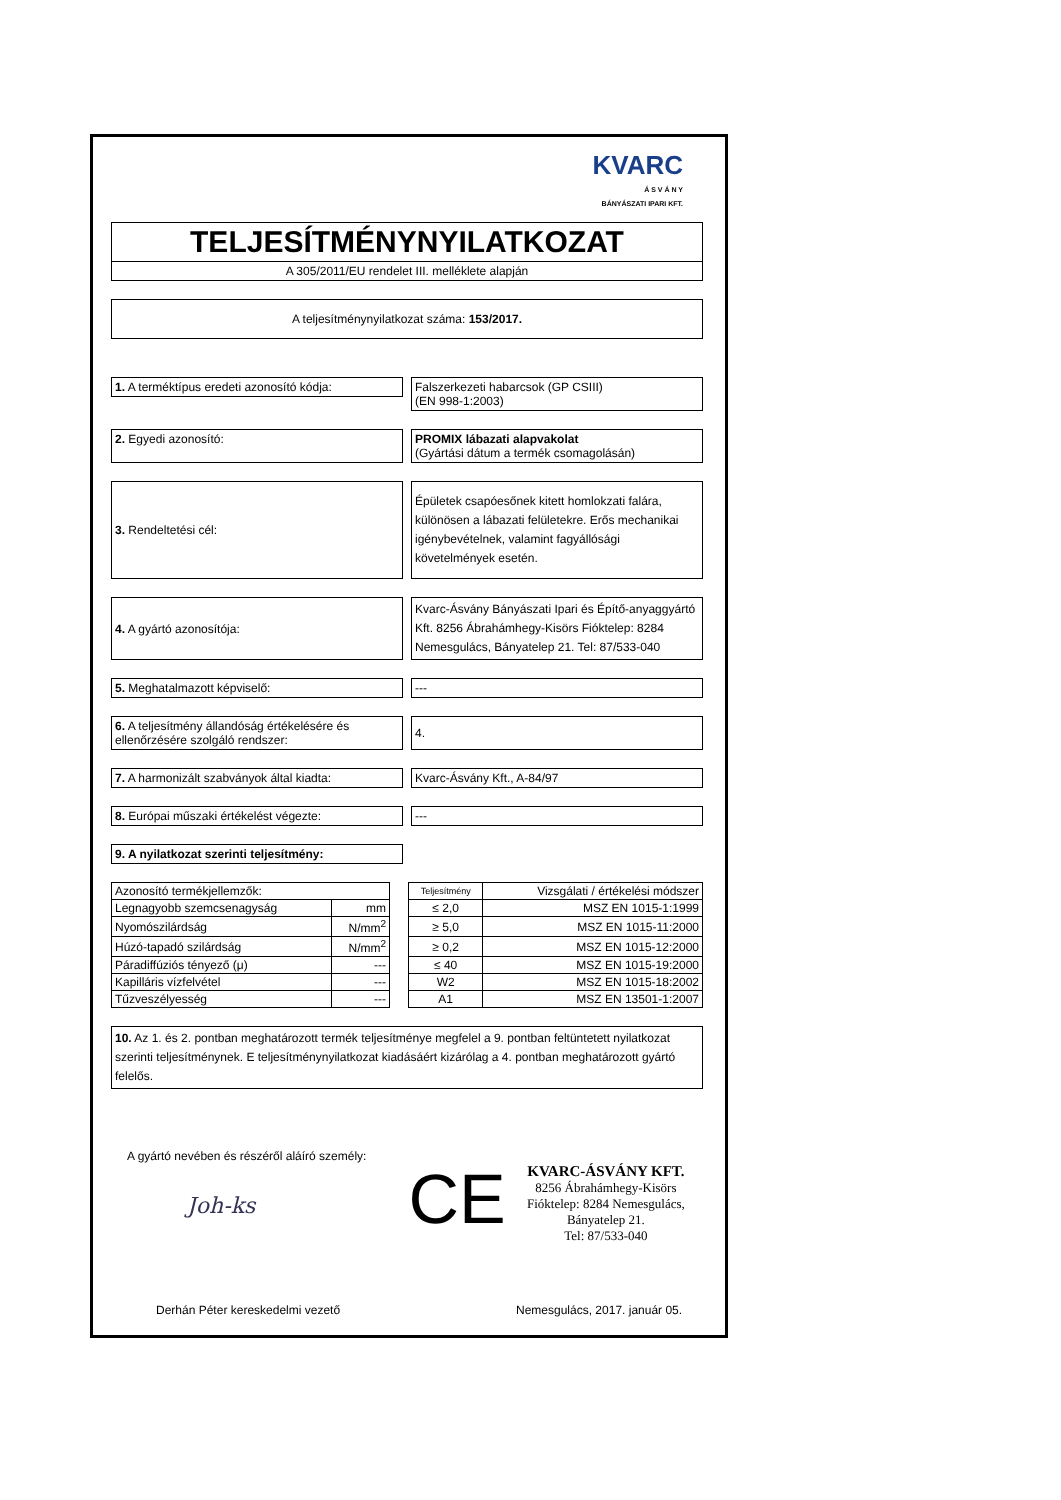KVARC
Á S V Á N Y
BÁNYÁSZATI IPARI KFT.
TELJESÍTMÉNYNYILATKOZAT
A 305/2011/EU rendelet III. melléklete alapján
A teljesítménynyilatkozat száma: 153/2017.
1. A terméktípus eredeti azonosító kódja:
Falszerkezeti habarcsok (GP CSIII)
(EN 998-1:2003)
2. Egyedi azonosító: PROMIX lábazati alapvakolat
(Gyártási dátum a termék csomagolásán)
3. Rendeltetési cél:
Épületek csapóesőnek kitett homlokzati falára, különösen a lábazati felületekre. Erős mechanikai igénybevételnek, valamint fagyállósági követelmények esetén.
4. A gyártó azonosítója:
Kvarc-Ásvány Bányászati Ipari és Építő-anyaggyártó Kft. 8256 Ábrahámhegy-Kisörs Fióktelep: 8284 Nemesgulács, Bányatelep 21. Tel: 87/533-040
5. Meghatalmazott képviselő: ---
6. A teljesítmény állandóság értékelésére és ellenőrzésére szolgáló rendszer:
4.
7. A harmonizált szabványok által kiadta:
Kvarc-Ásvány Kft., A-84/97
8. Európai műszaki értékelést végezte: ---
9. A nyilatkozat szerinti teljesítmény:
| Azonosító termékjellemzők: | | | Teljesítmény | Vizsgálati / értékelési módszer |
| Legnagyobb szemcsenagyság | mm | | ≤ 2,0 | MSZ EN 1015-1:1999 |
| Nyomószilárdság | N/mm<sup>2</sup> | | ≥ 5,0 | MSZ EN 1015-11:2000 |
| Húzó-tapadó szilárdság | N/mm<sup>2</sup> | | ≥ 0,2 | MSZ EN 1015-12:2000 |
| Páradiffúziós tényező (μ) | --- | | ≤ 40 | MSZ EN 1015-19:2000 |
| Kapilláris vízfelvétel | --- | | W2 | MSZ EN 1015-18:2002 |
| Tűzveszélyesség | --- | | A1 | MSZ EN 13501-1:2007 |
10. Az 1. és 2. pontban meghatározott termék teljesítménye megfelel a 9. pontban feltüntetett nyilatkozat szerinti teljesítménynek. E teljesítménynyilatkozat kiadásáért kizárólag a 4. pontban meghatározott gyártó felelős.
A gyártó nevében és részéről aláíró személy:
Joh-ks
CE
KVARC-ÁSVÁNY KFT.
8256 Ábrahámhegy-Kisörs
Fióktelep: 8284 Nemesgulács,
Bányatelep 21.
Tel: 87/533-040
Derhán Péter kereskedelmi vezető Nemesgulács, 2017. január 05.